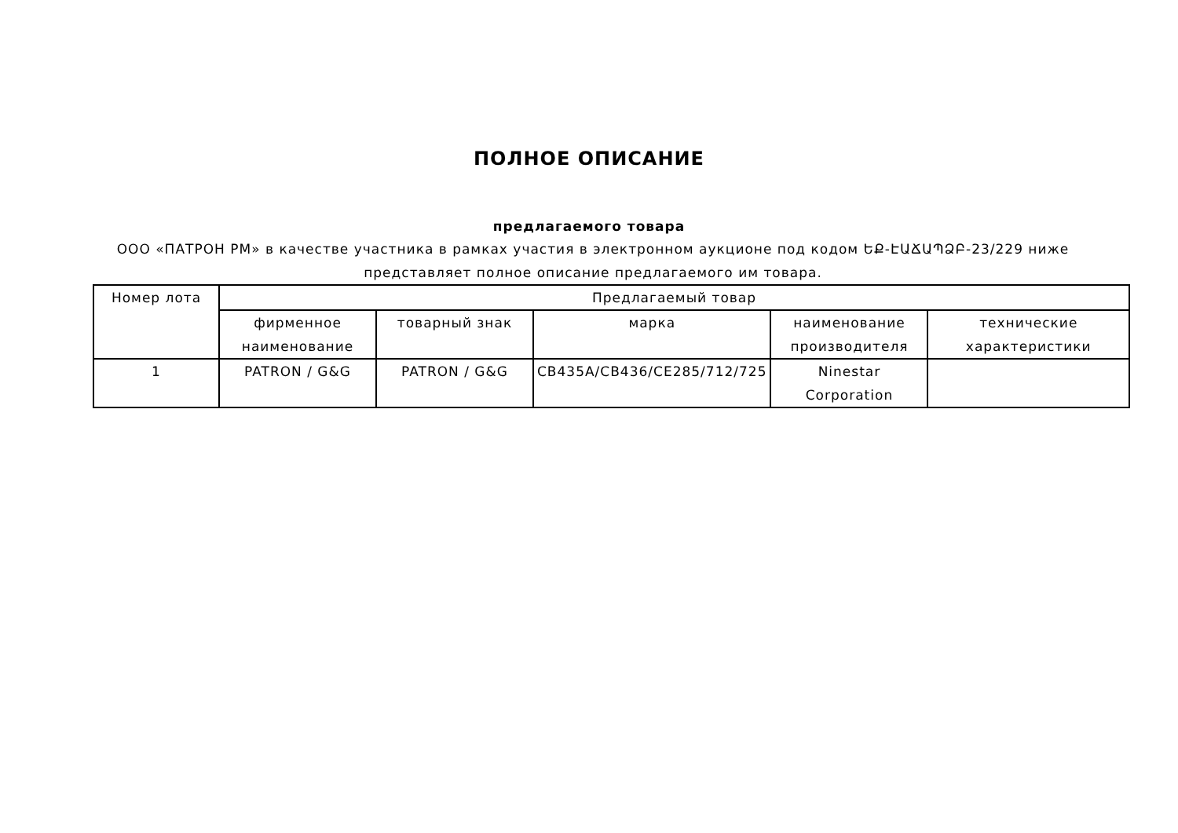ПОЛНОЕ ОПИСАНИЕ
предлагаемого товара
ООО «ПАТРОН РМ» в качестве участника в рамках участия в электронном аукционе под кодом ԵՔ-ԷԱՃԱՊՁԲ-23/229 ниже представляет полное описание предлагаемого им товара.
| Номер лота | Предлагаемый товар | | | | |
| --- | --- | --- | --- | --- | --- |
| | фирменное наименование | товарный знак | марка | наименование производителя | технические характеристики |
| 1 | PATRON / G&G | PATRON / G&G | CB435A/CB436/CE285/712/725 | Ninestar Corporation | |